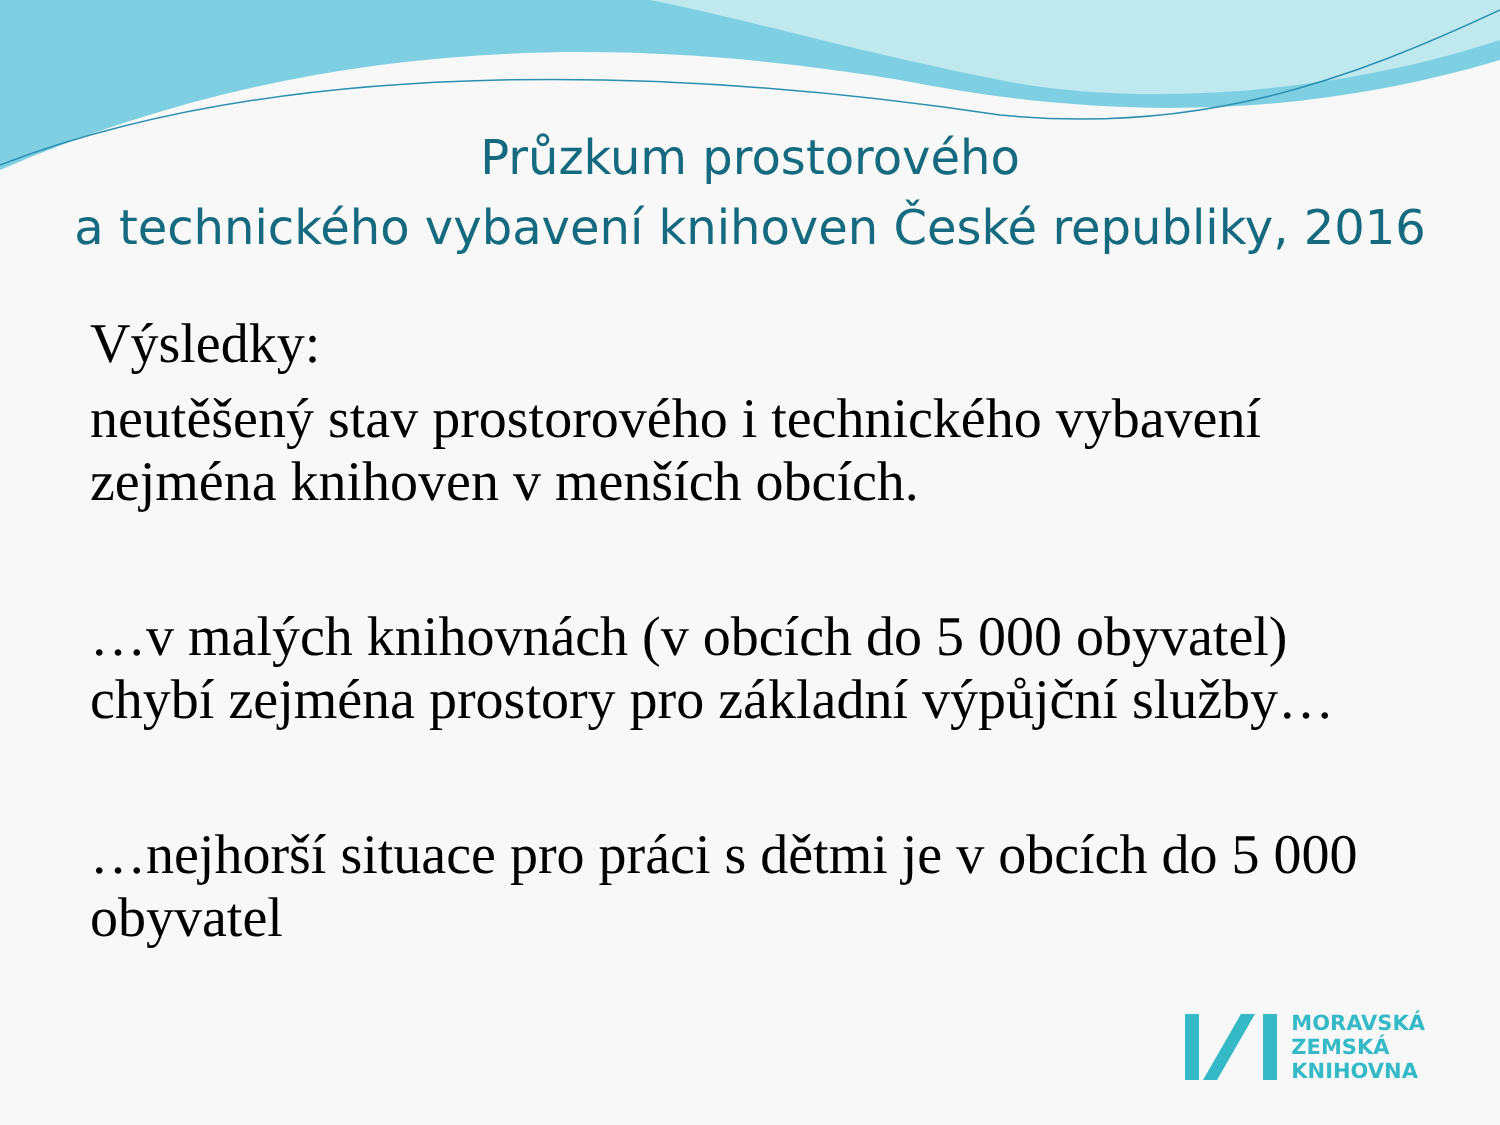Průzkum prostorového
a technického vybavení knihoven České republiky, 2016
Výsledky:
neutěšený stav prostorového i technického vybavení zejména knihoven v menších obcích.
…v malých knihovnách (v obcích do 5 000 obyvatel) chybí zejména prostory pro základní výpůjční služby…
…nejhorší situace pro práci s dětmi je v obcích do 5 000 obyvatel
MORAVSKÁ
ZEMSKÁ
KNIHOVNA